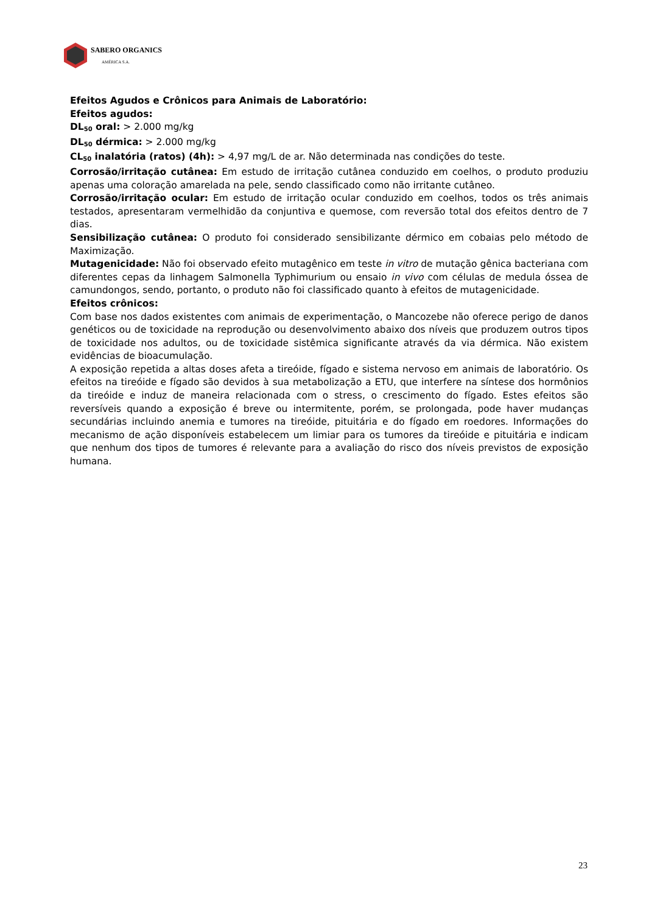SABERO ORGANICS
AMÉRICA S.A.
Efeitos Agudos e Crônicos para Animais de Laboratório:
Efeitos agudos:
DL<sub>50</sub> oral: > 2.000 mg/kg
DL<sub>50</sub> dérmica: > 2.000 mg/kg
CL<sub>50</sub> inalatória (ratos) (4h): > 4,97 mg/L de ar. Não determinada nas condições do teste.
Corrosão/irritação cutânea: Em estudo de irritação cutânea conduzido em coelhos, o produto produziu apenas uma coloração amarelada na pele, sendo classificado como não irritante cutâneo.
Corrosão/irritação ocular: Em estudo de irritação ocular conduzido em coelhos, todos os três animais testados, apresentaram vermelhidão da conjuntiva e quemose, com reversão total dos efeitos dentro de 7 dias.
Sensibilização cutânea: O produto foi considerado sensibilizante dérmico em cobaias pelo método de Maximização.
Mutagenicidade: Não foi observado efeito mutagênico em teste in vitro de mutação gênica bacteriana com diferentes cepas da linhagem Salmonella Typhimurium ou ensaio in vivo com células de medula óssea de camundongos, sendo, portanto, o produto não foi classificado quanto à efeitos de mutagenicidade.
Efeitos crônicos:
Com base nos dados existentes com animais de experimentação, o Mancozebe não oferece perigo de danos genéticos ou de toxicidade na reprodução ou desenvolvimento abaixo dos níveis que produzem outros tipos de toxicidade nos adultos, ou de toxicidade sistêmica significante através da via dérmica. Não existem evidências de bioacumulação.
A exposição repetida a altas doses afeta a tireóide, fígado e sistema nervoso em animais de laboratório. Os efeitos na tireóide e fígado são devidos à sua metabolização a ETU, que interfere na síntese dos hormônios da tireóide e induz de maneira relacionada com o stress, o crescimento do fígado. Estes efeitos são reversíveis quando a exposição é breve ou intermitente, porém, se prolongada, pode haver mudanças secundárias incluindo anemia e tumores na tireóide, pituitária e do fígado em roedores. Informações do mecanismo de ação disponíveis estabelecem um limiar para os tumores da tireóide e pituitária e indicam que nenhum dos tipos de tumores é relevante para a avaliação do risco dos níveis previstos de exposição humana.
23